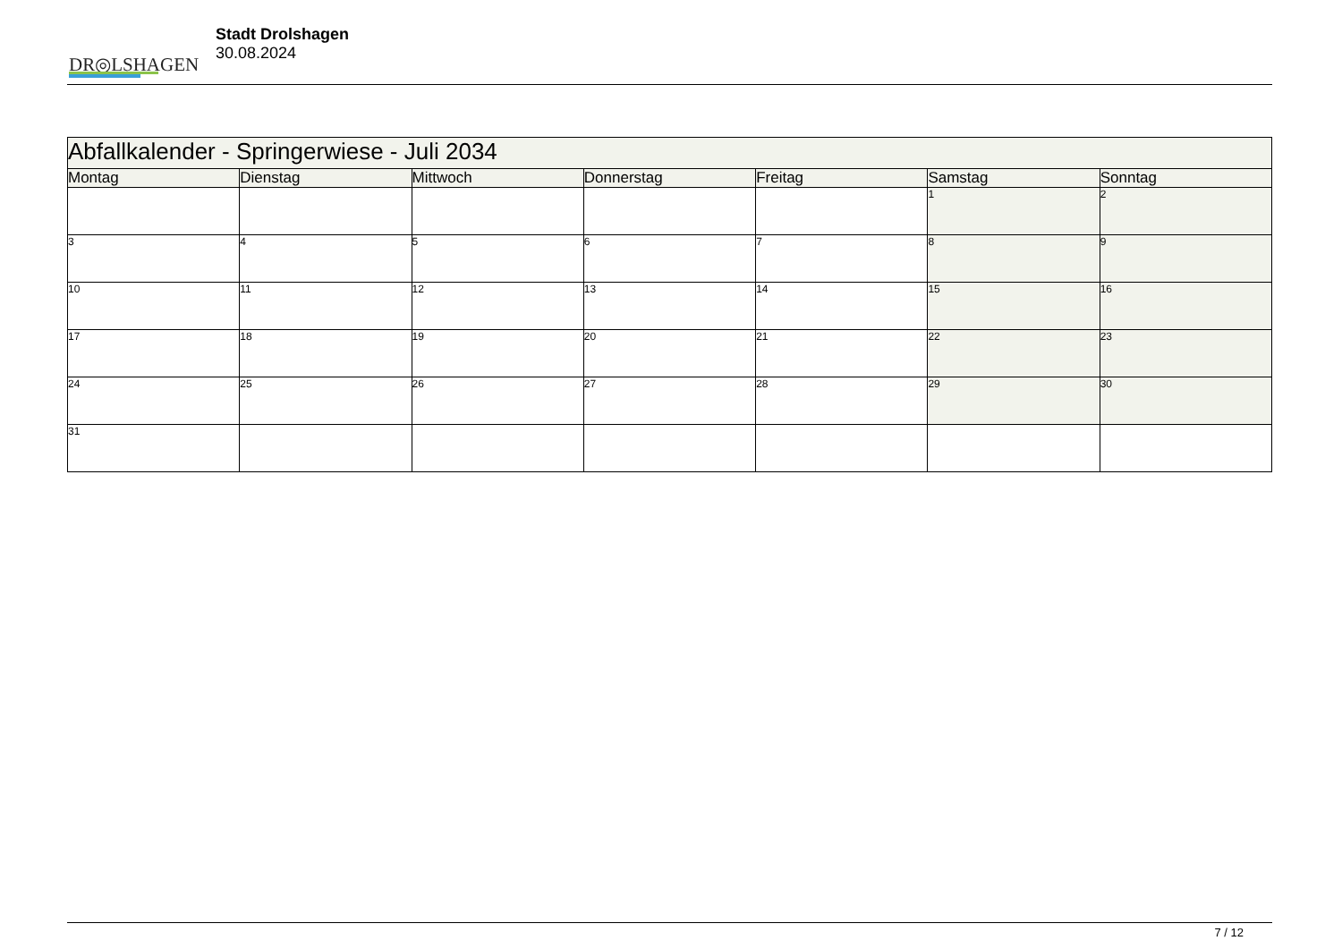DR◎LSHAGEN
Stadt Drolshagen
30.08.2024
| Abfallkalender - Springerwiese - Juli 2034 | | | | | | |
| Montag | Dienstag | Mittwoch | Donnerstag | Freitag | Samstag | Sonntag |
| | | | | | 1 | 2 |
| 3 | 4 | 5 | 6 | 7 | 8 | 9 |
| 10 | 11 | 12 | 13 | 14 | 15 | 16 |
| 17 | 18 | 19 | 20 | 21 | 22 | 23 |
| 24 | 25 | 26 | 27 | 28 | 29 | 30 |
| 31 | | | | | | |
7 / 12